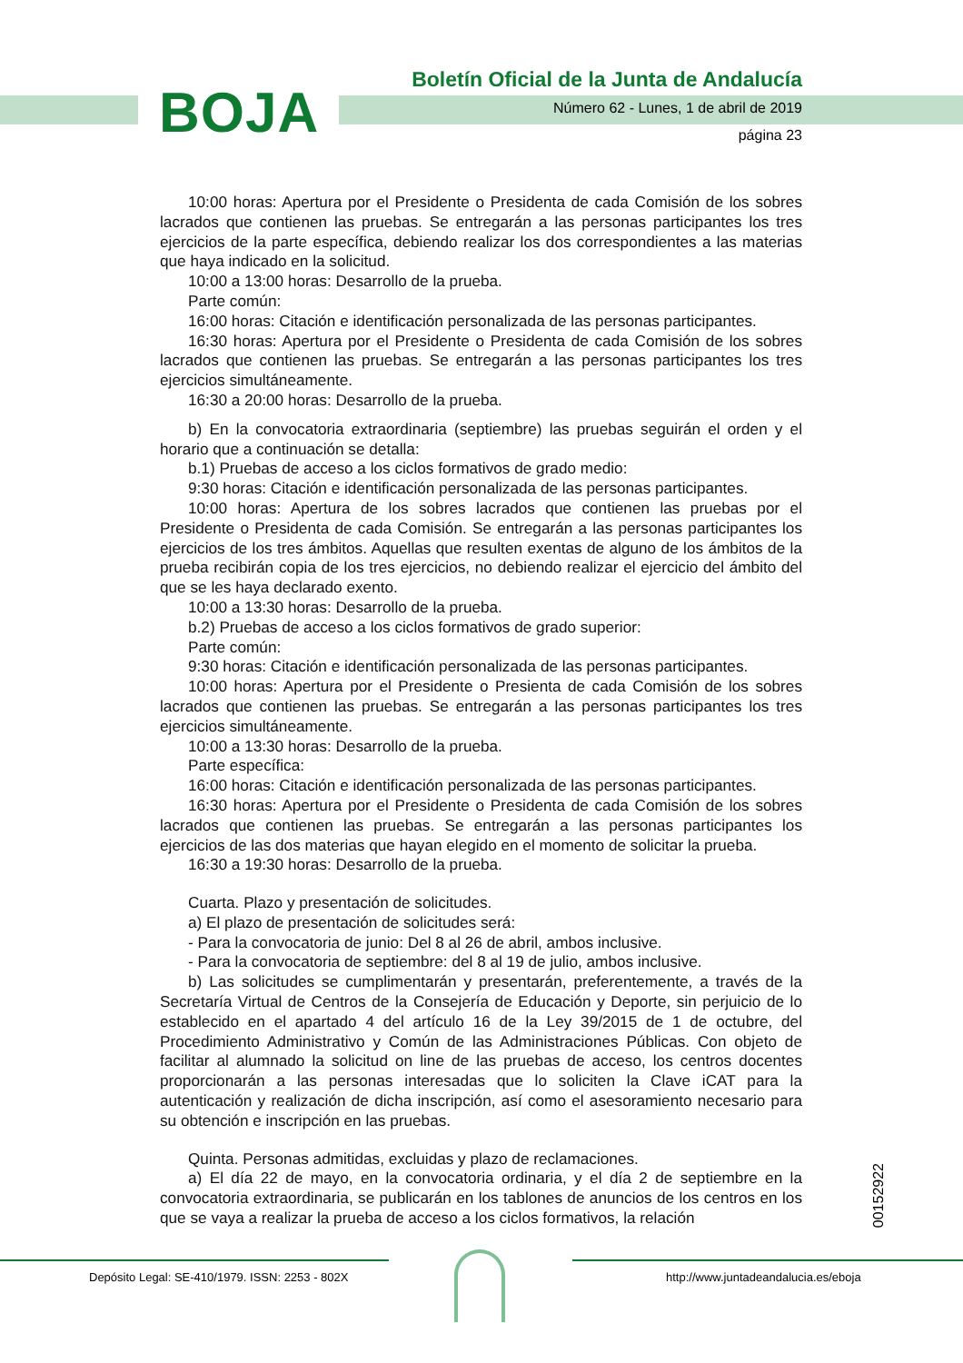BOJA
Boletín Oficial de la Junta de Andalucía
Número 62 - Lunes, 1 de abril de 2019
página 23
10:00 horas: Apertura por el Presidente o Presidenta de cada Comisión de los sobres lacrados que contienen las pruebas. Se entregarán a las personas participantes los tres ejercicios de la parte específica, debiendo realizar los dos correspondientes a las materias que haya indicado en la solicitud.
10:00 a 13:00 horas: Desarrollo de la prueba.
Parte común:
16:00 horas: Citación e identificación personalizada de las personas participantes.
16:30 horas: Apertura por el Presidente o Presidenta de cada Comisión de los sobres lacrados que contienen las pruebas. Se entregarán a las personas participantes los tres ejercicios simultáneamente.
16:30 a 20:00 horas: Desarrollo de la prueba.
b) En la convocatoria extraordinaria (septiembre) las pruebas seguirán el orden y el horario que a continuación se detalla:
b.1) Pruebas de acceso a los ciclos formativos de grado medio:
9:30 horas: Citación e identificación personalizada de las personas participantes.
10:00 horas: Apertura de los sobres lacrados que contienen las pruebas por el Presidente o Presidenta de cada Comisión. Se entregarán a las personas participantes los ejercicios de los tres ámbitos. Aquellas que resulten exentas de alguno de los ámbitos de la prueba recibirán copia de los tres ejercicios, no debiendo realizar el ejercicio del ámbito del que se les haya declarado exento.
10:00 a 13:30 horas: Desarrollo de la prueba.
b.2) Pruebas de acceso a los ciclos formativos de grado superior:
Parte común:
9:30 horas: Citación e identificación personalizada de las personas participantes.
10:00 horas: Apertura por el Presidente o Presienta de cada Comisión de los sobres lacrados que contienen las pruebas. Se entregarán a las personas participantes los tres ejercicios simultáneamente.
10:00 a 13:30 horas: Desarrollo de la prueba.
Parte específica:
16:00 horas: Citación e identificación personalizada de las personas participantes.
16:30 horas: Apertura por el Presidente o Presidenta de cada Comisión de los sobres lacrados que contienen las pruebas. Se entregarán a las personas participantes los ejercicios de las dos materias que hayan elegido en el momento de solicitar la prueba.
16:30 a 19:30 horas: Desarrollo de la prueba.
Cuarta. Plazo y presentación de solicitudes.
a) El plazo de presentación de solicitudes será:
- Para la convocatoria de junio: Del 8 al 26 de abril, ambos inclusive.
- Para la convocatoria de septiembre: del 8 al 19 de julio, ambos inclusive.
b) Las solicitudes se cumplimentarán y presentarán, preferentemente, a través de la Secretaría Virtual de Centros de la Consejería de Educación y Deporte, sin perjuicio de lo establecido en el apartado 4 del artículo 16 de la Ley 39/2015 de 1 de octubre, del Procedimiento Administrativo y Común de las Administraciones Públicas. Con objeto de facilitar al alumnado la solicitud on line de las pruebas de acceso, los centros docentes proporcionarán a las personas interesadas que lo soliciten la Clave iCAT para la autenticación y realización de dicha inscripción, así como el asesoramiento necesario para su obtención e inscripción en las pruebas.
Quinta. Personas admitidas, excluidas y plazo de reclamaciones.
a) El día 22 de mayo, en la convocatoria ordinaria, y el día 2 de septiembre en la convocatoria extraordinaria, se publicarán en los tablones de anuncios de los centros en los que se vaya a realizar la prueba de acceso a los ciclos formativos, la relación
00152922
Depósito Legal: SE-410/1979. ISSN: 2253 - 802X
http://www.juntadeandalucia.es/eboja